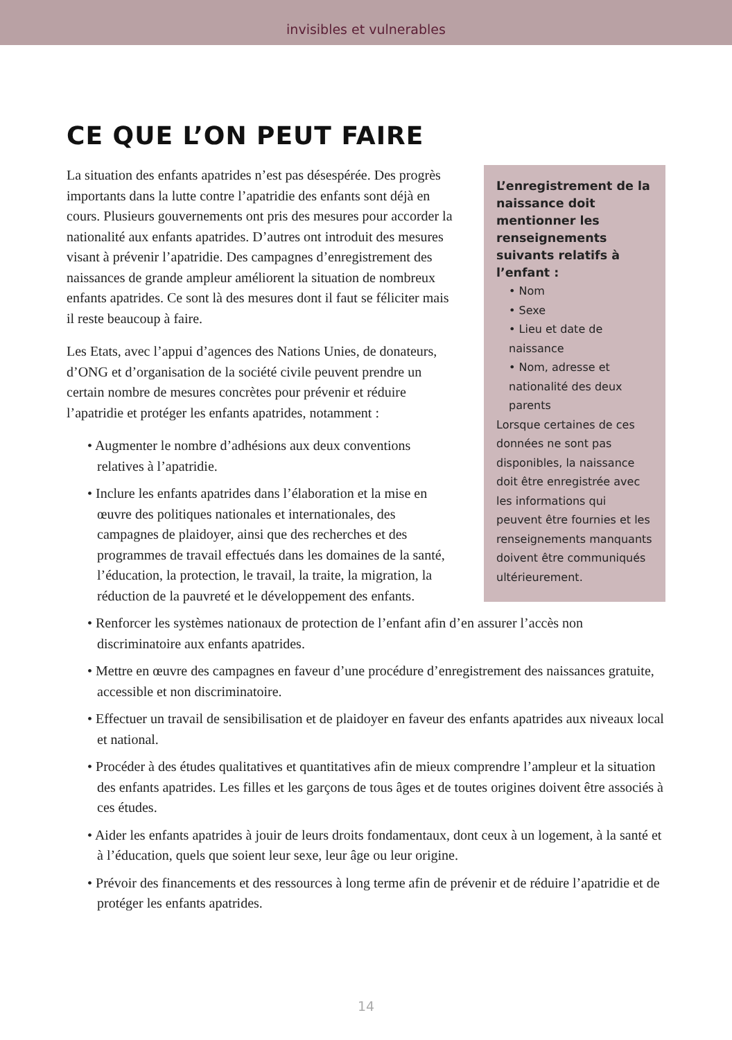invisibles et vulnerables
CE QUE L’ON PEUT FAIRE
L’enregistrement de la naissance doit mentionner les renseignements suivants relatifs à l’enfant :
• Nom
• Sexe
• Lieu et date de naissance
• Nom, adresse et nationalité des deux parents
Lorsque certaines de ces données ne sont pas disponibles, la naissance doit être enregistrée avec les informations qui peuvent être fournies et les renseignements manquants doivent être communiqués ultérieurement.
La situation des enfants apatrides n’est pas désespérée. Des progrès importants dans la lutte contre l’apatridie des enfants sont déjà en cours. Plusieurs gouvernements ont pris des mesures pour accorder la nationalité aux enfants apatrides. D’autres ont introduit des mesures visant à prévenir l’apatridie. Des campagnes d’enregistrement des naissances de grande ampleur améliorent la situation de nombreux enfants apatrides. Ce sont là des mesures dont il faut se féliciter mais il reste beaucoup à faire.
Les Etats, avec l’appui d’agences des Nations Unies, de donateurs, d’ONG et d’organisation de la société civile peuvent prendre un certain nombre de mesures concrètes pour prévenir et réduire l’apatridie et protéger les enfants apatrides, notamment :
• Augmenter le nombre d’adhésions aux deux conventions relatives à l’apatridie.
• Inclure les enfants apatrides dans l’élaboration et la mise en œuvre des politiques nationales et internationales, des campagnes de plaidoyer, ainsi que des recherches et des programmes de travail effectués dans les domaines de la santé, l’éducation, la protection, le travail, la traite, la migration, la réduction de la pauvreté et le développement des enfants.
• Renforcer les systèmes nationaux de protection de l’enfant afin d’en assurer l’accès non discriminatoire aux enfants apatrides.
• Mettre en œuvre des campagnes en faveur d’une procédure d’enregistrement des naissances gratuite, accessible et non discriminatoire.
• Effectuer un travail de sensibilisation et de plaidoyer en faveur des enfants apatrides aux niveaux local et national.
• Procéder à des études qualitatives et quantitatives afin de mieux comprendre l’ampleur et la situation des enfants apatrides. Les filles et les garçons de tous âges et de toutes origines doivent être associés à ces études.
• Aider les enfants apatrides à jouir de leurs droits fondamentaux, dont ceux à un logement, à la santé et à l’éducation, quels que soient leur sexe, leur âge ou leur origine.
• Prévoir des financements et des ressources à long terme afin de prévenir et de réduire l’apatridie et de protéger les enfants apatrides.
14